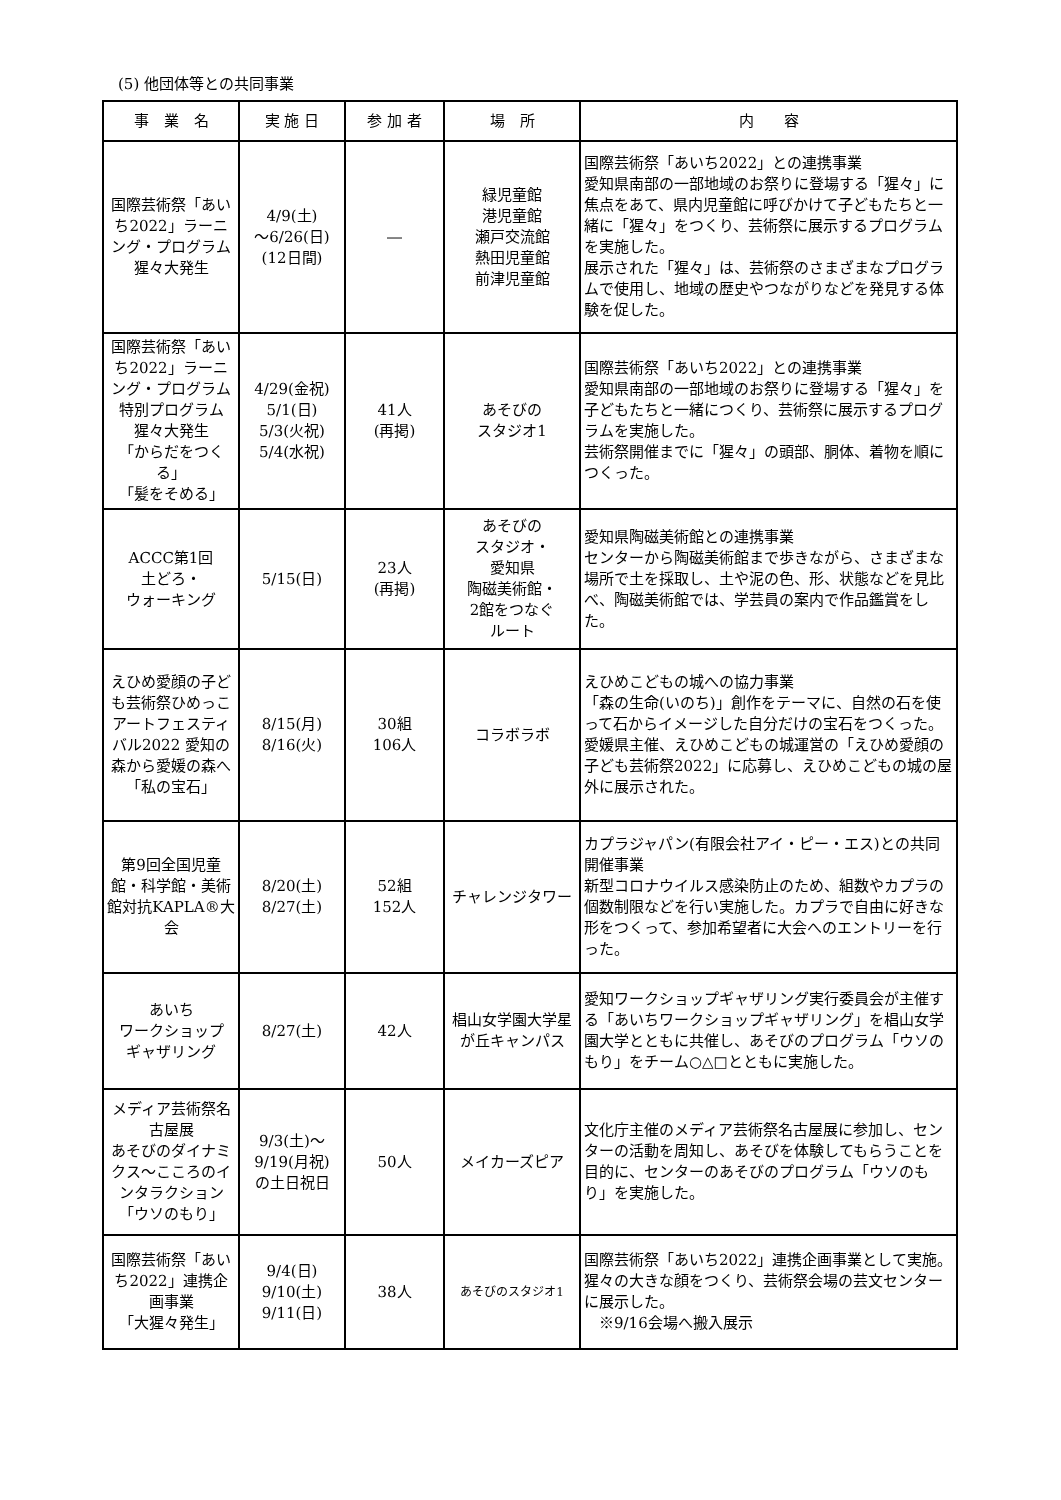(5) 他団体等との共同事業
| 事 業 名 | 実 施 日 | 参 加 者 | 場 所 | 内 容 |
| --- | --- | --- | --- | --- |
| 国際芸術祭「あいち2022」ラーニング・プログラム 猩々大発生 | 4/9(土) ～6/26(日) (12日間) | ― | 緑児童館 港児童館 瀬戸交流館 熱田児童館 前津児童館 | 国際芸術祭「あいち2022」との連携事業 愛知県南部の一部地域のお祭りに登場する「猩々」に焦点をあて、県内児童館に呼びかけて子どもたちと一緒に「猩々」をつくり、芸術祭に展示するプログラムを実施した。 展示された「猩々」は、芸術祭のさまざまなプログラムで使用し、地域の歴史やつながりなどを発見する体験を促した。 |
| 国際芸術祭「あいち2022」ラーニング・プログラム 特別プログラム 猩々大発生 「からだをつくる」 「髪をそめる」 | 4/29(金祝) 5/1(日) 5/3(火祝) 5/4(水祝) | 41人 (再掲) | あそびの スタジオ1 | 国際芸術祭「あいち2022」との連携事業 愛知県南部の一部地域のお祭りに登場する「猩々」を子どもたちと一緒につくり、芸術祭に展示するプログラムを実施した。 芸術祭開催までに「猩々」の頭部、胴体、着物を順につくった。 |
| ACCC第1回 土どろ・ ウォーキング | 5/15(日) | 23人 (再掲) | あそびの スタジオ・ 愛知県 陶磁美術館・ 2館をつなぐ ルート | 愛知県陶磁美術館との連携事業 センターから陶磁美術館まで歩きながら、さまざまな場所で土を採取し、土や泥の色、形、状態などを見比べ、陶磁美術館では、学芸員の案内で作品鑑賞をした。 |
| えひめ愛顔の子ども芸術祭ひめっこアートフェスティバル2022 愛知の森から愛媛の森へ「私の宝石」 | 8/15(月) 8/16(火) | 30組 106人 | コラボラボ | えひめこどもの城への協力事業 「森の生命(いのち)」創作をテーマに、自然の石を使って石からイメージした自分だけの宝石をつくった。 愛媛県主催、えひめこどもの城運営の「えひめ愛顔の子ども芸術祭2022」に応募し、えひめこどもの城の屋外に展示された。 |
| 第9回全国児童館・科学館・美術館対抗KAPLA®大会 | 8/20(土) 8/27(土) | 52組 152人 | チャレンジタワー | カプラジャパン(有限会社アイ・ピー・エス)との共同開催事業 新型コロナウイルス感染防止のため、組数やカプラの個数制限などを行い実施した。カプラで自由に好きな形をつくって、参加希望者に大会へのエントリーを行った。 |
| あいち ワークショップ ギャザリング | 8/27(土) | 42人 | 椙山女学園大学星が丘キャンパス | 愛知ワークショップギャザリング実行委員会が主催する「あいちワークショップギャザリング」を椙山女学園大学とともに共催し、あそびのプログラム「ウソのもり」をチーム○△□とともに実施した。 |
| メディア芸術祭名古屋展 あそびのダイナミクス～こころのインタラクション 「ウソのもり」 | 9/3(土)～ 9/19(月祝) の土日祝日 | 50人 | メイカーズピア | 文化庁主催のメディア芸術祭名古屋展に参加し、センターの活動を周知し、あそびを体験してもらうことを目的に、センターのあそびのプログラム「ウソのもり」を実施した。 |
| 国際芸術祭「あいち2022」連携企画事業 「大猩々発生」 | 9/4(日) 9/10(土) 9/11(日) | 38人 | あそびのスタジオ1 | 国際芸術祭「あいち2022」連携企画事業として実施。 猩々の大きな顔をつくり、芸術祭会場の芸文センターに展示した。 ※9/16会場へ搬入展示 |